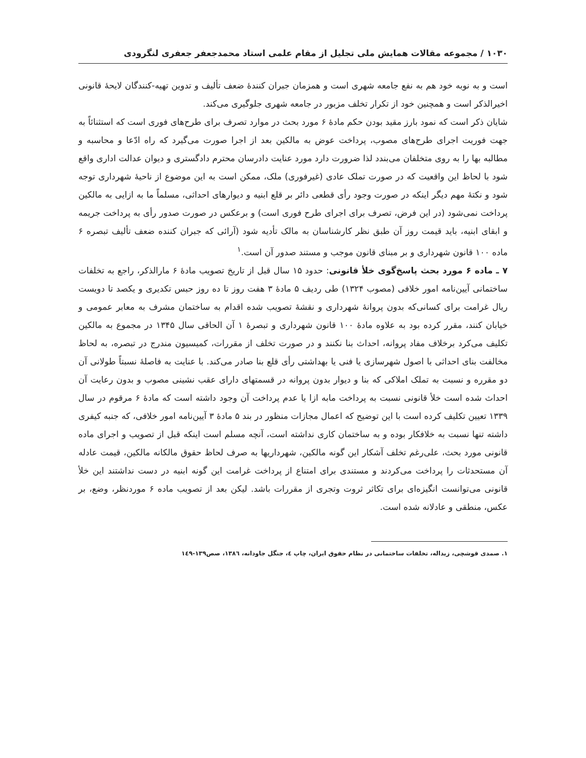۱۰۳۰ / مجموعه مقالات همایش ملی تجلیل از مقام علمی استاد محمدجعفر جعفری لنگرودی
است و به نوبه خود هم به نفع جامعه شهری است و همزمان جبران کنندهٔ ضعف تألیف و تدوین تهیه-کنندگان لایحهٔ قانونی اخیرالذکر است و همچنین خود از تکرار تخلف مزبور در جامعه شهری جلوگیری می‌کند.
شایان ذکر است که نمود بارز مقید بودن حکم مادهٔ ۶ مورد بحث در موارد تصرف برای طرح‌های فوری است که استثنائاً به جهت فوریت اجرای طرح‌های مصوب، پرداخت عوض به مالکین بعد از اجرا صورت می‌گیرد که راه ادّعا و محاسبه و مطالبه بها را به روی متخلفان می‌بندد لذا ضرورت دارد مورد عنایت دادرسان محترم دادگستری و دیوان عدالت اداری واقع شود با لحاظ این واقعیت که در صورت تملک عادی (غیرفوری) ملک، ممکن است به این موضوع از ناحیهٔ شهرداری توجه شود و نکتهٔ مهم دیگر اینکه در صورت وجود رأی قطعی دائر بر قلع ابنیه و دیوارهای احداثی، مسلماً ما به ازایی به مالکین پرداخت نمی‌شود (در این فرض، تصرف برای اجرای طرح فوری است) و برعکس در صورت صدور رأی به پرداخت جریمه و ابقای ابنیه، باید قیمت روز آن طبق نظر کارشناسان به مالک تأدیه شود (آرائی که جبران کننده ضعف تألیف تبصره ۶ ماده ۱۰۰ قانون شهرداری و بر مبنای قانون موجب و مستند صدور آن است.<sup>۱</sup>
۷ ـ ماده ۶ مورد بحث پاسخ‌گوی خلأ قانونی: حدود ۱۵ سال قبل از تاریخ تصویب مادهٔ ۶ مارالذکر، راجع به تخلفات ساختمانی آیین‌نامه امور خلافی (مصوب ۱۳۲۴) طی ردیف ۵ مادهٔ ۳ هفت روز تا ده روز حبس تکدیری و یکصد تا دویست ریال غرامت برای کسانی‌که بدون پروانهٔ شهرداری و نقشهٔ تصویب شده اقدام به ساختمان مشرف به معابر عمومی و خیابان کنند، مقرر کرده بود به علاوه مادهٔ ۱۰۰ قانون شهرداری و تبصرهٔ ۱ آن الحاقی سال ۱۳۴۵ در مجموع به مالکین تکلیف می‌کرد برخلاف مفاد پروانه، احداث بنا نکنند و در صورت تخلف از مقررات، کمیسیون مندرج در تبصره، به لحاظ مخالفت بنای احداثی با اصول شهرسازی یا فنی یا بهداشتی رأی قلع بنا صادر می‌کند. با عنایت به فاصلهٔ نسبتاً طولانی آن دو مقرره و نسبت به تملک املاکی که بنا و دیوار بدون پروانه در قسمتهای دارای عقب نشینی مصوب و بدون رعایت آن احداث شده است خلأ قانونی نسبت به پرداخت مابه ازا یا عدم پرداخت آن وجود داشته است که مادهٔ ۶ مرقوم در سال ۱۳۳۹ تعیین تکلیف کرده است با این توضیح که اعمال مجازات منظور در بند ۵ مادهٔ ۳ آیین‌نامه امور خلافی، که جنبه کیفری داشته تنها نسبت به خلافکار بوده و به ساختمان کاری نداشته است، آنچه مسلم است اینکه قبل از تصویب و اجرای ماده قانونی مورد بحث، علی‌رغم تخلف آشکار این گونه مالکین، شهرداریها به صرف لحاظ حقوق مالکانه مالکین، قیمت عادله آن مستحدثات را پرداخت می‌کردند و مستندی برای امتناع از پرداخت غرامت این گونه ابنیه در دست نداشتند این خلأ قانونی می‌توانست انگیزه‌ای برای تکاثر ثروت وتجری از مقررات باشد. لیکن بعد از تصویب ماده ۶ موردنظر، وضع، بر عکس، منطقی و عادلانه شده است.
۱. صمدی قوشچی، زیداله، تخلفات ساختمانی در نظام حقوق ایران، چاپ ٤، جنگل جاودانه، ۱۳۸٦، صص۱۳۹-۱٤۹